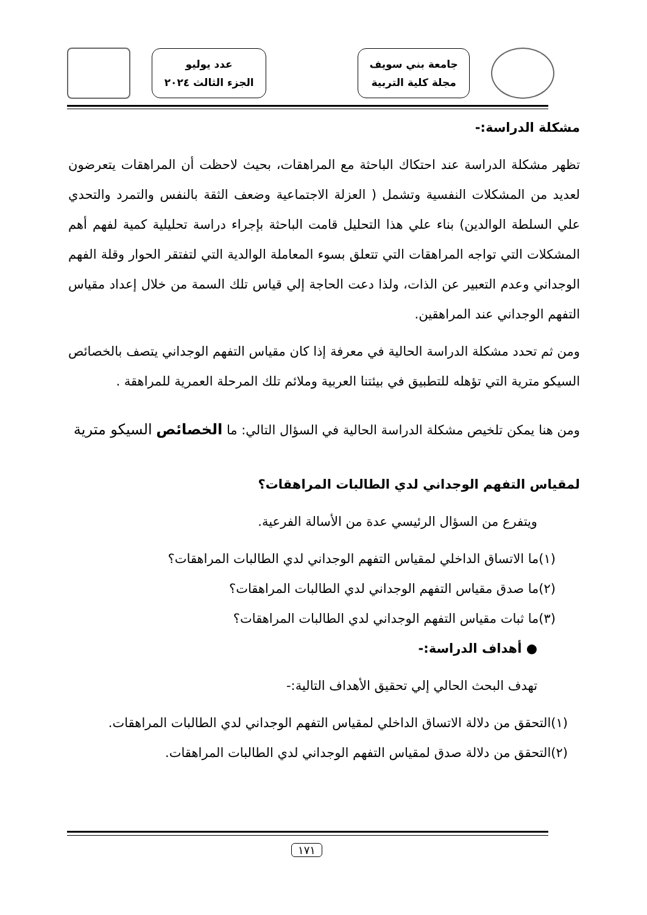جامعة بني سويف
مجلة كلية التربية
عدد يوليو
الجزء الثالث ٢٠٢٤
مشكلة الدراسة:-
تظهر مشكلة الدراسة عند احتكاك الباحثة مع المراهقات، بحيث لاحظت أن المراهقات يتعرضون لعديد من المشكلات النفسية وتشمل ( العزلة الاجتماعية وضعف الثقة بالنفس والتمرد والتحدي علي السلطة الوالدين) بناء علي هذا التحليل قامت الباحثة بإجراء دراسة تحليلية كمية لفهم أهم المشكلات التي تواجه المراهقات التي تتعلق بسوء المعاملة الوالدية التي لتفتقر الحوار وقلة الفهم الوجداني وعدم التعبير عن الذات، ولذا دعت الحاجة إلي قياس تلك السمة من خلال إعداد مقياس التفهم الوجداني عند المراهقين.
ومن ثم تحدد مشكلة الدراسة الحالية في معرفة إذا كان مقياس التفهم الوجداني يتصف بالخصائص السيكو مترية التي تؤهله للتطبيق في بيئتنا العربية وملائم تلك المرحلة العمرية للمراهقة .
ومن هنا يمكن تلخيص مشكلة الدراسة الحالية في السؤال التالي: ما الخصائص السيكو مترية
لمقياس التفهم الوجداني لدي الطالبات المراهقات؟
ويتفرع من السؤال الرئيسي عدة من الأسالة الفرعية.
(١)ما الاتساق الداخلي لمقياس التفهم الوجداني لدي الطالبات المراهقات؟
(٢)ما صدق مقياس التفهم الوجداني لدي الطالبات المراهقات؟
(٣)ما ثبات مقياس التفهم الوجداني لدي الطالبات المراهقات؟
● أهداف الدراسة:-
تهدف البحث الحالي إلي تحقيق الأهداف التالية:-
(١)التحقق من دلالة الاتساق الداخلي لمقياس التفهم الوجداني لدي الطالبات المراهقات.
(٢)التحقق من دلالة صدق لمقياس التفهم الوجداني لدي الطالبات المراهقات.
١٧١